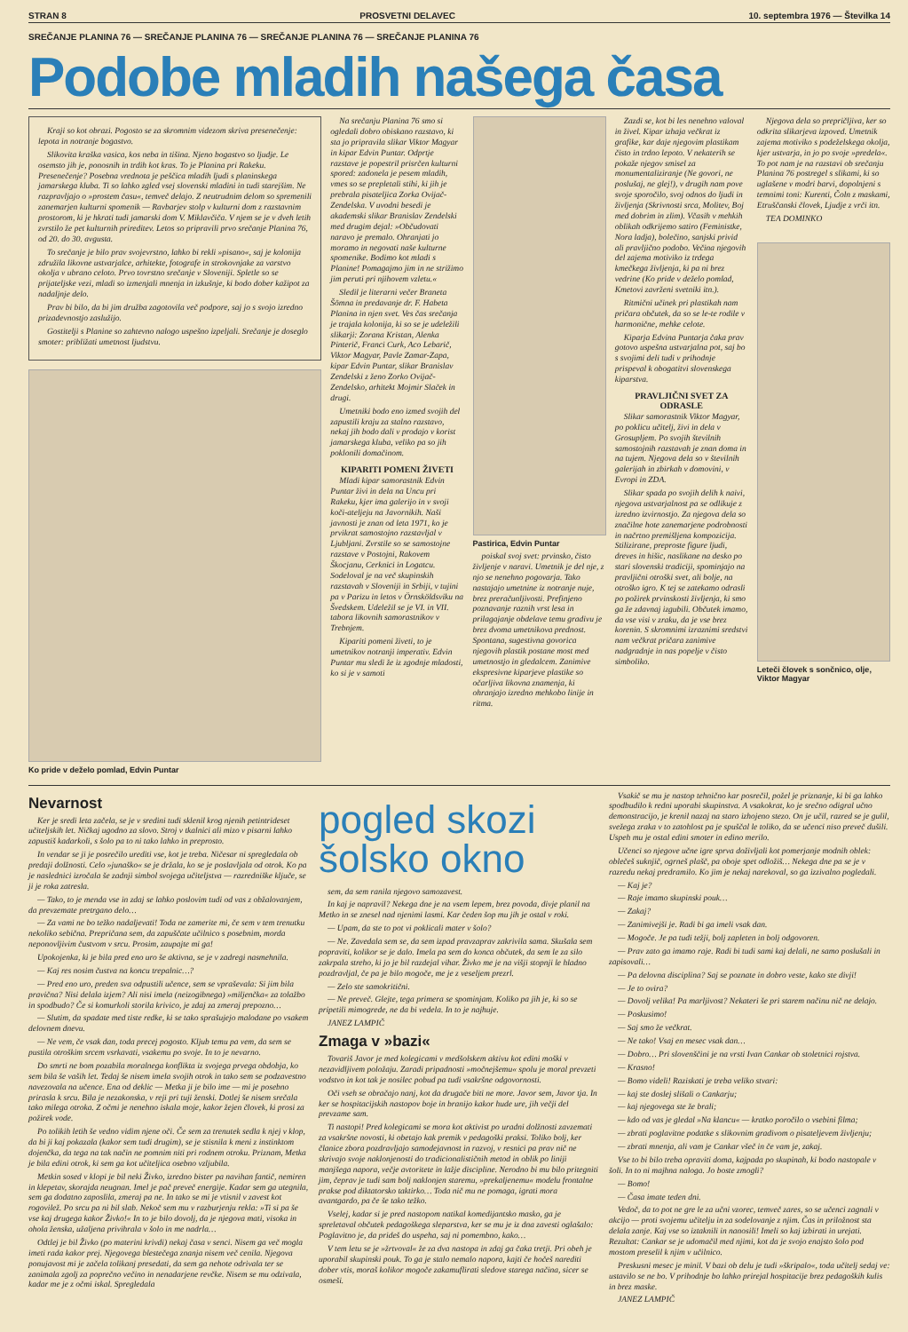STRAN 8 PROSVETNI DELAVEC 10. septembra 1976 — Številka 14
SREČANJE PLANINA 76 — SREČANJE PLANINA 76 — SREČANJE PLANINA 76 — SREČANJE PLANINA 76
Podobe mladih našega časa
Kraji so kot obrazi. Pogosto se za skromnim videzom skriva presenečenje: lepota in notranje bogastvo.
Slikovita kraška vasica, kos neba in tišina. Njeno bogastvo so ljudje. Le osemsto jih je, ponosnih in trdih kot kras. To je Planina pri Rakeku. Presenečenje? Posebna vrednota je peščica mladih ljudi s planinskega jamarskega kluba. Ti so lahko zgled vsej slovenski mladini in tudi starejšim. Ne razpravljajo o »prostem času«, temveč delajo. Z neutrudnim delom so spremenili zanemarjen kulturni spomenik — Ravbarjev stolp v kulturni dom z razstavnim prostorom, ki je hkrati tudi jamarski dom V. Miklavčiča. V njem se je v dveh letih zvrstilo že pet kulturnih prireditev. Letos so pripravili prvo srečanje Planina 76, od 20. do 30. avgusta.
To srečanje je bilo prav svojevrstno, lahko bi rekli »pisano«, saj je kolonija združila likovne ustvarjalce, arhitekte, fotografe in strokovnjake za varstvo okolja v ubrano celoto. Prvo tovrstno srečanje v Sloveniji. Spletle so se prijateljske vezi, mladi so izmenjali mnenja in izkušnje, ki bodo dober kažipot za nadaljnje delo.
Prav bi bilo, da bi jim družba zagotovila več podpore, saj jo s svojo izredno prizadevnostjo zaslužijo.
Gostitelji s Planine so zahtevno nalogo uspešno izpeljali. Srečanje je doseglo smoter: približati umetnost ljudstvu.
Ko pride v deželo pomlad, Edvin Puntar
Na srečanju Planina 76 smo si ogledali dobro obiskano razstavo, ki sta jo pripravila slikar Viktor Magyar in kipar Edvin Puntar. Odprtje razstave je popestril prisrčen kulturni spored: zadonela je pesem mladih, vmes so se prepletali stihi, ki jih je prebrala pisateljica Zorka Ovijač-Zendelska. V uvodni besedi je akademski slikar Branislav Zendelski med drugim dejal: »Občudovati naravo je premalo. Ohranjati jo moramo in negovati naše kulturne spomenike. Bodimo kot mladi s Planine! Pomagajmo jim in ne strižimo jim peruti pri njihovem vzletu.«
Sledil je literarni večer Braneta Šömna in predavanje dr. F. Habeta Planina in njen svet. Ves čas srečanja je trajala kolonija, ki so se je udeležili slikarji: Zorana Kristan, Alenka Pinterič, Franci Curk, Aco Lebarič, Viktor Magyar, Pavle Zamar-Zapa, kipar Edvin Puntar, slikar Branislav Zendelski z ženo Zorko Ovijač-Zendelsko, arhitekt Mojmir Slaček in drugi.
Umetniki bodo eno izmed svojih del zapustili kraju za stalno razstavo, nekaj jih bodo dali v prodajo v korist jamarskega kluba, veliko pa so jih poklonili domačinom.
KIPARITI POMENI ŽIVETI
Mladi kipar samorastnik Edvin Puntar živi in dela na Uncu pri Rakeku, kjer ima galerijo in v svoji koči-ateljeju na Javornikih. Naši javnosti je znan od leta 1971, ko je prvikrat samostojno razstavljal v Ljubljani. Zvrstile so se samostojne razstave v Postojni, Rakovem Škocjanu, Cerknici in Logatcu. Sodeloval je na več skupinskih razstavah v Sloveniji in Srbiji, v tujini pa v Parizu in letos v Örnsköldsviku na Švedskem. Udeležil se je VI. in VII. tabora likovnih samorastnikov v Trebnjem.
Kipariti pomeni živeti, to je umetnikov notranji imperativ. Edvin Puntar mu sledi že iz zgodnje mladosti, ko si je v samoti
Pastirica, Edvin Puntar
poiskal svoj svet: prvinsko, čisto življenje v naravi. Umetnik je del nje, z njo se nenehno pogovarja. Tako nastajajo umetnine iz notranje nuje, brez preračunljivosti. Prefinjeno poznavanje raznih vrst lesa in prilagajanje obdelave temu gradivu je brez dvoma umetnikova prednost. Spontana, sugestivna govorica njegovih plastik postane most med umetnostjo in gledalcem. Zanimive ekspresivne kiparjeve plastike so očarljiva likovna znamenja, ki ohranjajo izredno mehkobo linije in ritma.
Zazdi se, kot bi les nenehno valoval in živel. Kipar izhaja večkrat iz grafike, kar daje njegovim plastikam čisto in trdno lepoto. V nekaterih se pokaže njegov smisel za monumentaliziranje (Ne govori, ne poslušaj, ne glej!), v drugih nam pove svoje sporočilo, svoj odnos do ljudi in življenja (Skrivnosti srca, Molitev, Boj med dobrim in zlim). Včasih v mehkih oblikah odkrijemo satiro (Feministke, Nora ladja), bolečino, sanjski privid ali pravljično podobo. Večina njegovih del zajema motiviko iz trdega kmečkega življenja, ki pa ni brez vedrine (Ko pride v deželo pomlad, Kmetovi zavrženi svetniki itn.).
Ritmični učinek pri plastikah nam pričara občutek, da so se le-te rodile v harmonične, mehke celote.
Kiparja Edvina Puntarja čaka prav gotovo uspešna ustvarjalna pot, saj bo s svojimi deli tudi v prihodnje prispeval k obogatitvi slovenskega kiparstva.
PRAVLJIČNI SVET ZA ODRASLE
Slikar samorastnik Viktor Magyar, po poklicu učitelj, živi in dela v Grosupljem. Po svojih številnih samostojnih razstavah je znan doma in na tujem. Njegova dela so v številnih galerijah in zbirkah v domovini, v Evropi in ZDA.
Slikar spada po svojih delih k naivi, njegova ustvarjalnost pa se odlikuje z izredno izvirnostjo. Za njegova dela so značilne hote zanemarjene podrobnosti in načrtno premišljena kompozicija. Stilizirane, preproste figure ljudi, dreves in hišic, naslikane na desko po stari slovenski tradiciji, spominjajo na pravljični otroški svet, ali bolje, na otroško igro. K tej se zatekamo odrasli po požirek prvinskosti življenja, ki smo ga že zdavnaj izgubili. Občutek imamo, da vse visi v zraku, da je vse brez korenin. S skromnimi izraznimi sredstvi nam večkrat pričara zanimive nadgradnje in nas popelje v čisto simboliko.
Njegova dela so prepričljiva, ker so odkrita slikarjeva izpoved. Umetnik zajema motiviko s podeželskega okolja, kjer ustvarja, in jo po svoje »predela«. To pot nam je na razstavi ob srečanju Planina 76 postregel s slikami, ki so uglašene v modri barvi, dopolnjeni s temnimi toni: Kurenti, Čoln z maskami, Etruščanski človek, Ljudje z vrči itn.
TEA DOMINKO
Leteči človek s sončnico, olje, Viktor Magyar
Nevarnost
Ker je sredi leta začela, se je v sredini tudi sklenil krog njenih petintrideset učiteljskih let. Ničkaj ugodno za slovo. Stroj v tkalnici ali mizo v pisarni lahko zapustiš kadarkoli, s šolo pa to ni tako lahko in preprosto.
In vendar se ji je posrečilo urediti vse, kot je treba. Ničesar ni spregledala ob predaji dolžnosti. Celo »junaško« se je držala, ko se je poslavljala od otrok. Ko pa je naslednici izročala še zadnji simbol svojega učiteljstva — razredniške ključe, se ji je roka zatresla.
— Tako, to je menda vse in zdaj se lahko poslovim tudi od vas z obžalovanjem, da prevzemate pretrgano delo…
— Za vami ne bo težko nadaljevati! Toda ne zamerite mi, če sem v tem trenutku nekoliko sebična. Prepričana sem, da zapuščate učilnico s posebnim, morda neponovljivim čustvom v srcu. Prosim, zaupajte mi ga!
Upokojenka, ki je bila pred eno uro še aktivna, se je v zadregi nasmehnila.
— Kaj res nosim čustva na koncu trepalnic…?
— Pred eno uro, preden sva odpustili učence, sem se vpraševala: Si jim bila pravična? Nisi delala izjem? Ali nisi imela (neizogibnega) »miljenčka« za tolažbo in spodbudo? Če si komurkoli storila krivico, je zdaj za zmeraj prepozno…
— Slutim, da spadate med tiste redke, ki se tako sprašujejo malodane po vsakem delovnem dnevu.
— Ne vem, če vsak dan, toda precej pogosto. Kljub temu pa vem, da sem se pustila otroškim srcem vsrkavati, vsakemu po svoje. In to je nevarno.
Do smrti ne bom pozabila moralnega konflikta iz svojega prvega obdobja, ko sem bila še vaših let. Tedaj še nisem imela svojih otrok in tako sem se podzavestno navezovala na učence. Ena od deklic — Metka ji je bilo ime — mi je posebno prirasla k srcu. Bila je nezakonska, v reji pri tuji ženski. Dotlej še nisem srečala tako milega otroka. Z očmi je nenehno iskala moje, kakor žejen človek, ki prosi za požirek vode.
Po tolikih letih še vedno vidim njene oči. Če sem za trenutek sedla k njej v klop, da bi ji kaj pokazala (kakor sem tudi drugim), se je stisnila k meni z instinktom dojenčka, da tega na tak način ne pomnim niti pri rodnem otroku. Priznam, Metka je bila edini otrok, ki sem ga kot učiteljica osebno vzljubila.
Metkin sosed v klopi je bil neki Živko, izredno bister pa navihan fantič, nemiren in klepetav, skorajda neugnan. Imel je pač preveč energije. Kadar sem ga utegnila, sem ga dodatno zaposlila, zmeraj pa ne. In tako se mi je vtisnil v zavest kot rogovilež. Po srcu pa ni bil slab. Nekoč sem mu v razburjenju rekla: »Ti si pa še vse kaj drugega kakor Živko!« In to je bilo dovolj, da je njegova mati, visoka in ohola ženska, užaljena privihrala v šolo in me nadrla…
Odtlej je bil Živko (po materini krivdi) nekaj časa v senci. Nisem ga več mogla imeti rada kakor prej. Njegovega blestečega znanja nisem več cenila. Njegova ponujavost mi je začela tolikanj presedati, da sem ga nehote odrivala ter se zanimala zgolj za poprečno večino in nenadarjene revčke. Nisem se mu odzivala, kadar me je z očmi iskal. Spregledala
pogled skozi šolsko okno
sem, da sem ranila njegovo samozavest.
In kaj je napravil? Nekega dne je na vsem lepem, brez povoda, divje planil na Metko in se znesel nad njenimi lasmi. Kar čeden šop mu jih je ostal v roki.
— Upam, da ste to pot vi poklicali mater v šolo?
— Ne. Zavedala sem se, da sem izpad pravzaprav zakrivila sama. Skušala sem popraviti, kolikor se je dalo. Imela pa sem do konca občutek, da sem le za silo zakrpala streho, ki jo je bil razdejal vihar. Živko me je na višji stopnji le hladno pozdravljal, če pa je bilo mogoče, me je z veseljem prezrl.
— Zelo ste samokritični.
— Ne preveč. Glejte, tega primera se spominjam. Koliko pa jih je, ki so se pripetili mimogrede, ne da bi vedela. In to je najhuje.
JANEZ LAMPIČ
Zmaga v »bazi«
Tovariš Javor je med kolegicami v medšolskem aktivu kot edini moški v nezavidljivem položaju. Zaradi pripadnosti »močnejšemu« spolu je moral prevzeti vodstvo in kot tak je nosilec pobud pa tudi vsakršne odgovornosti.
Oči vseh se obračajo nanj, kot da drugače biti ne more. Javor sem, Javor tja. In ker se hospitacijskih nastopov boje in branijo kakor hude ure, jih večji del prevzame sam.
Ti nastopi! Pred kolegicami se mora kot aktivist po uradni dolžnosti zavzemati za vsakršne novosti, ki obetajo kak premik v pedagoški praksi. Toliko bolj, ker članice zbora pozdravljajo samodejavnost in razvoj, v resnici pa prav nič ne skrivajo svoje naklonjenosti do tradicionalističnih metod in oblik po liniji manjšega napora, večje avtoritete in lažje discipline. Nerodno bi mu bilo pritegniti jim, čeprav je tudi sam bolj naklonjen staremu, »prekaljenemu« modelu frontalne prakse pod diktatorsko taktirko… Toda nič mu ne pomaga, igrati mora avantgardo, pa če še tako težko.
Vselej, kadar si je pred nastopom natikal komedijantsko masko, ga je spreletaval občutek pedagoškega sleparstva, ker se mu je iz dna zavesti oglašalo: Poglavitno je, da prideš do uspeha, saj ni pomembno, kako…
V tem letu se je »žrtvoval« že za dva nastopa in zdaj ga čaka tretji. Pri obeh je uporabil skupinski pouk. To ga je stalo nemalo napora, kajti če hočeš narediti dober vtis, moraš kolikor mogoče zakamuflirati sledove starega načina, sicer se osmeši.
Vsakič se mu je nastop tehnično kar posrečil, požel je priznanje, ki bi ga lahko spodbudilo k redni uporabi skupinstva. A vsakokrat, ko je srečno odigral učno demonstracijo, je krenil nazaj na staro izhojeno stezo. On je učil, razred se je gulil, svežega zraka v to zatohlost pa je spuščal le toliko, da se učenci niso preveč dušili. Uspeh mu je ostal edini smoter in edino merilo.
Učenci so njegove učne igre sprva doživljali kot pomerjanje modnih oblek: oblečeš suknjič, ogrneš plašč, pa oboje spet odložiš… Nekega dne pa se je v razredu nekaj predramilo. Ko jim je nekaj narekoval, so ga izzivalno pogledali.
— Kaj je?
— Raje imamo skupinski pouk…
— Zakaj?
— Zanimivejši je. Radi bi ga imeli vsak dan.
— Mogoče. Je pa tudi težji, bolj zapleten in bolj odgovoren.
— Prav zato ga imamo raje. Radi bi tudi sami kaj delali, ne samo poslušali in zapisovali…
— Pa delovna disciplina? Saj se poznate in dobro veste, kako ste divji!
— Je to ovira?
— Dovolj velika! Pa marljivost? Nekateri še pri starem načinu nič ne delajo.
— Poskusimo!
— Saj smo že večkrat.
— Ne tako! Vsaj en mesec vsak dan…
— Dobro… Pri slovenščini je na vrsti Ivan Cankar ob stoletnici rojstva.
— Krasno!
— Bomo videli! Raziskati je treba veliko stvari:
— kaj ste doslej slišali o Cankarju;
— kaj njegovega ste že brali;
— kdo od vas je gledal »Na klancu« — kratko poročilo o vsebini filma;
— zbrati poglavitne podatke s slikovnim gradivom o pisateljevem življenju;
— zbrati mnenja, ali vam je Cankar všeč in če vam je, zakaj.
Vse to bi bilo treba opraviti doma, kajpada po skupinah, ki bodo nastopale v šoli. In to ni majhna naloga. Jo boste zmogli?
— Bomo!
— Časa imate teden dni.
Vedoč, da to pot ne gre le za učni vzorec, temveč zares, so se učenci zagnali v akcijo — proti svojemu učitelju in za sodelovanje z njim. Čas in priložnost sta delala zanje. Kaj vse so iztaknili in nanosili! Imeli so kaj izbirati in urejati. Rezultat: Cankar se je udomačil med njimi, kot da je svojo enajsto šolo pod mostom preselil k njim v učilnico.
Preskusni mesec je minil. V bazi ob delu je tudi »škripalo«, toda učitelj sedaj ve: ustavilo se ne bo. V prihodnje bo lahko prirejal hospitacije brez pedagoških kulis in brez maske.
JANEZ LAMPIČ